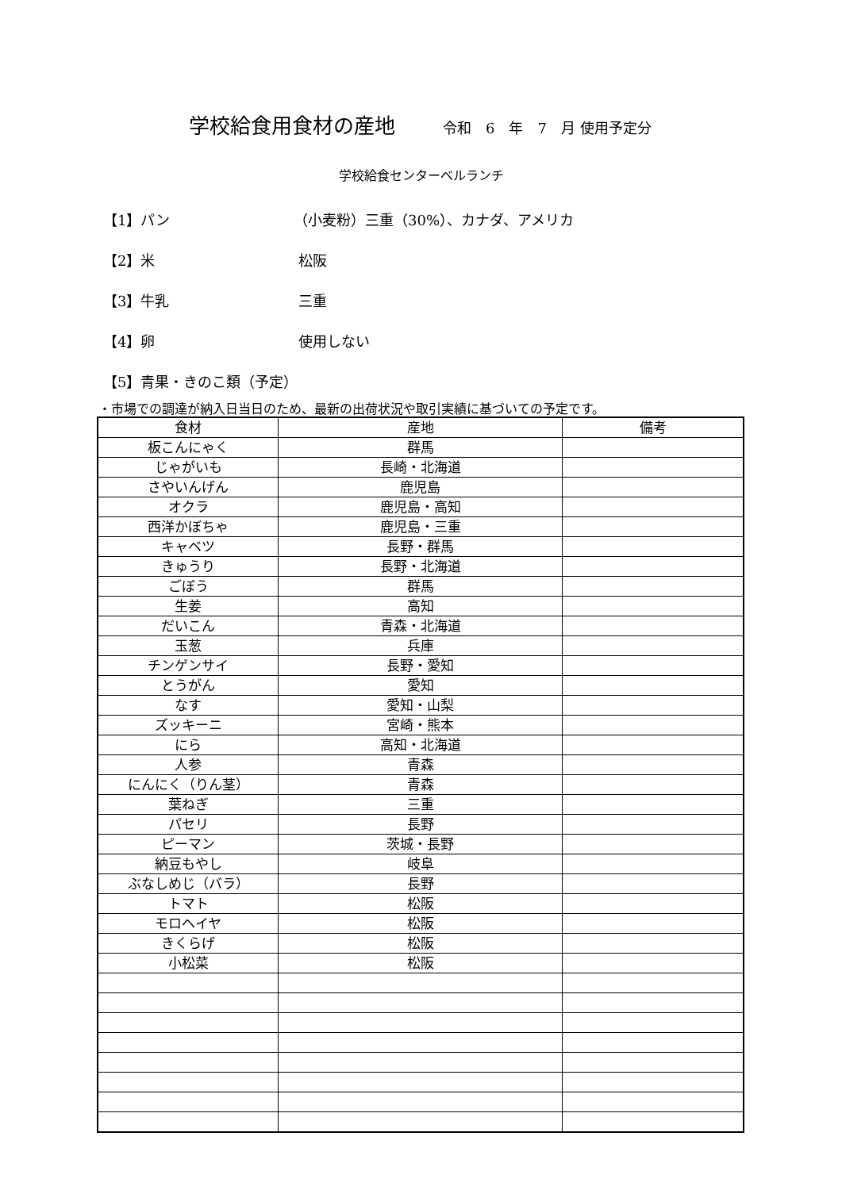学校給食用食材の産地 令和　6　年　7　月 使用予定分
学校給食センターベルランチ
【1】パン （小麦粉）三重（30%）、カナダ、アメリカ
【2】米 松阪
【3】牛乳 三重
【4】卵 使用しない
【5】青果・きのこ類（予定）
・市場での調達が納入日当日のため、最新の出荷状況や取引実績に基づいての予定です。
| 食材 | 産地 | 備考 |
| --- | --- | --- |
| 板こんにゃく | 群馬 | |
| じゃがいも | 長崎・北海道 | |
| さやいんげん | 鹿児島 | |
| オクラ | 鹿児島・高知 | |
| 西洋かぼちゃ | 鹿児島・三重 | |
| キャベツ | 長野・群馬 | |
| きゅうり | 長野・北海道 | |
| ごぼう | 群馬 | |
| 生姜 | 高知 | |
| だいこん | 青森・北海道 | |
| 玉葱 | 兵庫 | |
| チンゲンサイ | 長野・愛知 | |
| とうがん | 愛知 | |
| なす | 愛知・山梨 | |
| ズッキーニ | 宮崎・熊本 | |
| にら | 高知・北海道 | |
| 人参 | 青森 | |
| にんにく（りん茎） | 青森 | |
| 葉ねぎ | 三重 | |
| パセリ | 長野 | |
| ピーマン | 茨城・長野 | |
| 納豆もやし | 岐阜 | |
| ぶなしめじ（バラ） | 長野 | |
| トマト | 松阪 | |
| モロヘイヤ | 松阪 | |
| きくらげ | 松阪 | |
| 小松菜 | 松阪 | |